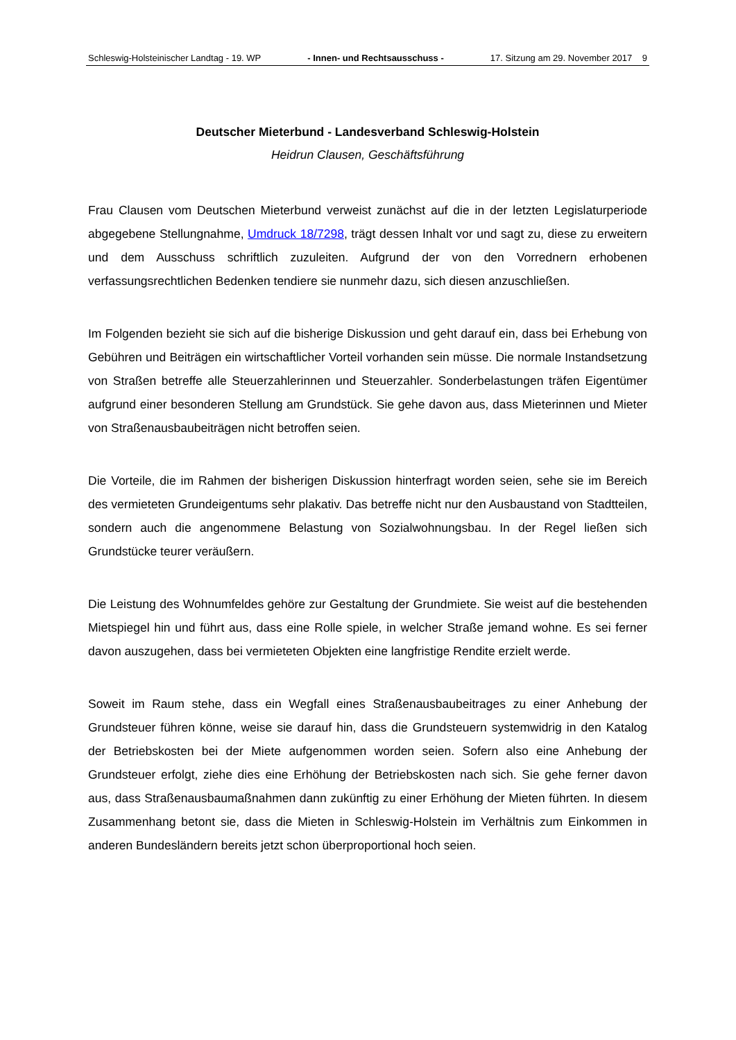Schleswig-Holsteinischer Landtag - 19. WP - Innen- und Rechtsausschuss - 17. Sitzung am 29. November 2017 9
Deutscher Mieterbund - Landesverband Schleswig-Holstein
Heidrun Clausen, Geschäftsführung
Frau Clausen vom Deutschen Mieterbund verweist zunächst auf die in der letzten Legislatur­periode abgegebene Stellungnahme, Umdruck 18/7298, trägt dessen Inhalt vor und sagt zu, diese zu erweitern und dem Ausschuss schriftlich zuzuleiten. Aufgrund der von den Vorred­nern erhobenen verfassungsrechtlichen Bedenken tendiere sie nunmehr dazu, sich diesen anzuschließen.
Im Folgenden bezieht sie sich auf die bisherige Diskussion und geht darauf ein, dass bei Erhebung von Gebühren und Beiträgen ein wirtschaftlicher Vorteil vorhanden sein müsse. Die normale Instandsetzung von Straßen betreffe alle Steuerzahlerinnen und Steuerzahler. Sonderbelastungen träfen Eigentümer aufgrund einer besonderen Stellung am Grundstück. Sie gehe davon aus, dass Mieterinnen und Mieter von Straßenausbaubeiträgen nicht betrof­fen seien.
Die Vorteile, die im Rahmen der bisherigen Diskussion hinterfragt worden seien, sehe sie im Bereich des vermieteten Grundeigentums sehr plakativ. Das betreffe nicht nur den Ausbau­stand von Stadtteilen, sondern auch die angenommene Belastung von Sozialwohnungsbau. In der Regel ließen sich Grundstücke teurer veräußern.
Die Leistung des Wohnumfeldes gehöre zur Gestaltung der Grundmiete. Sie weist auf die bestehenden Mietspiegel hin und führt aus, dass eine Rolle spiele, in welcher Straße jemand wohne. Es sei ferner davon auszugehen, dass bei vermieteten Objekten eine langfristige Rendite erzielt werde.
Soweit im Raum stehe, dass ein Wegfall eines Straßenausbaubeitrages zu einer Anhebung der Grundsteuer führen könne, weise sie darauf hin, dass die Grundsteuern systemwidrig in den Katalog der Betriebskosten bei der Miete aufgenommen worden seien. Sofern also eine Anhebung der Grundsteuer erfolgt, ziehe dies eine Erhöhung der Betriebskosten nach sich. Sie gehe ferner davon aus, dass Straßenausbaumaßnahmen dann zukünftig zu einer Erhö­hung der Mieten führten. In diesem Zusammenhang betont sie, dass die Mieten in Schles­wig-Holstein im Verhältnis zum Einkommen in anderen Bundesländern bereits jetzt schon überproportional hoch seien.